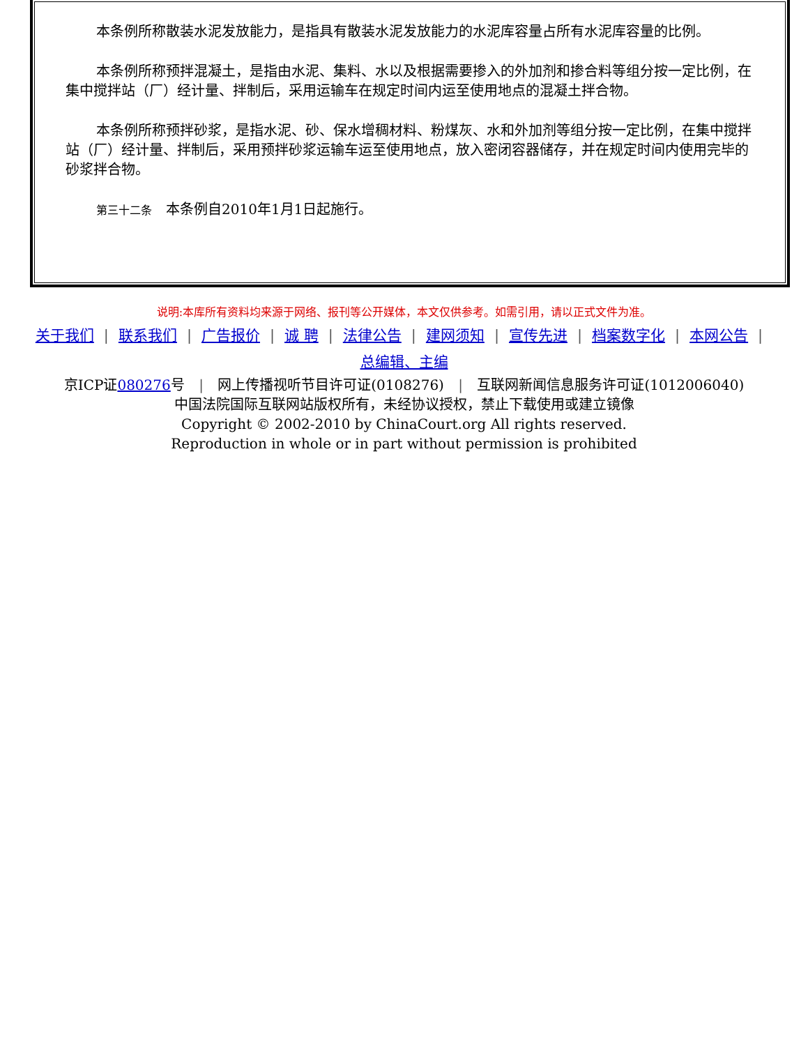本条例所称散装水泥发放能力，是指具有散装水泥发放能力的水泥库容量占所有水泥库容量的比例。
本条例所称预拌混凝土，是指由水泥、集料、水以及根据需要掺入的外加剂和掺合料等组分按一定比例，在集中搅拌站（厂）经计量、拌制后，采用运输车在规定时间内运至使用地点的混凝土拌合物。
本条例所称预拌砂浆，是指水泥、砂、保水增稠材料、粉煤灰、水和外加剂等组分按一定比例，在集中搅拌站（厂）经计量、拌制后，采用预拌砂浆运输车运至使用地点，放入密闭容器储存，并在规定时间内使用完毕的砂浆拌合物。
第三十二条　本条例自2010年1月1日起施行。
说明:本库所有资料均来源于网络、报刊等公开媒体，本文仅供参考。如需引用，请以正式文件为准。
关于我们 | 联系我们 | 广告报价 | 诚 聘 | 法律公告 | 建网须知 | 宣传先进 | 档案数字化 | 本网公告 |
总编辑、主编
京ICP证080276号 | 网上传播视听节目许可证(0108276) | 互联网新闻信息服务许可证(1012006040)
中国法院国际互联网站版权所有，未经协议授权，禁止下载使用或建立镜像
Copyright © 2002-2010 by ChinaCourt.org All rights reserved.
Reproduction in whole or in part without permission is prohibited